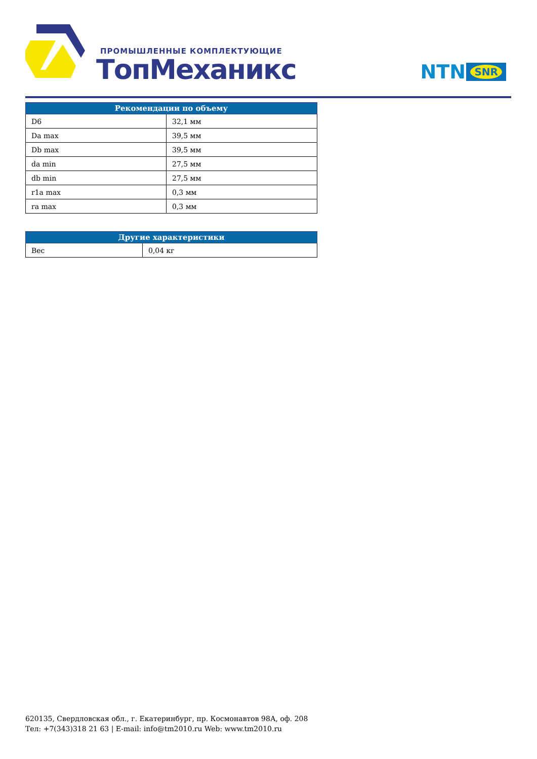ПРОМЫШЛЕННЫЕ КОМПЛЕКТУЮЩИЕ
ТопМеханикс NTN SNR
| Рекомендации по объему | |
| --- | --- |
| D6 | 32,1 мм |
| Da max | 39,5 мм |
| Db max | 39,5 мм |
| da min | 27,5 мм |
| db min | 27,5 мм |
| r1a max | 0,3 мм |
| ra max | 0,3 мм |
| Другие характеристики | |
| --- | --- |
| Вес | 0,04 кг |
620135, Свердловская обл., г. Екатеринбург, пр. Космонавтов 98А, оф. 208
Тел: +7(343)318 21 63 | E-mail: info@tm2010.ru Web: www.tm2010.ru